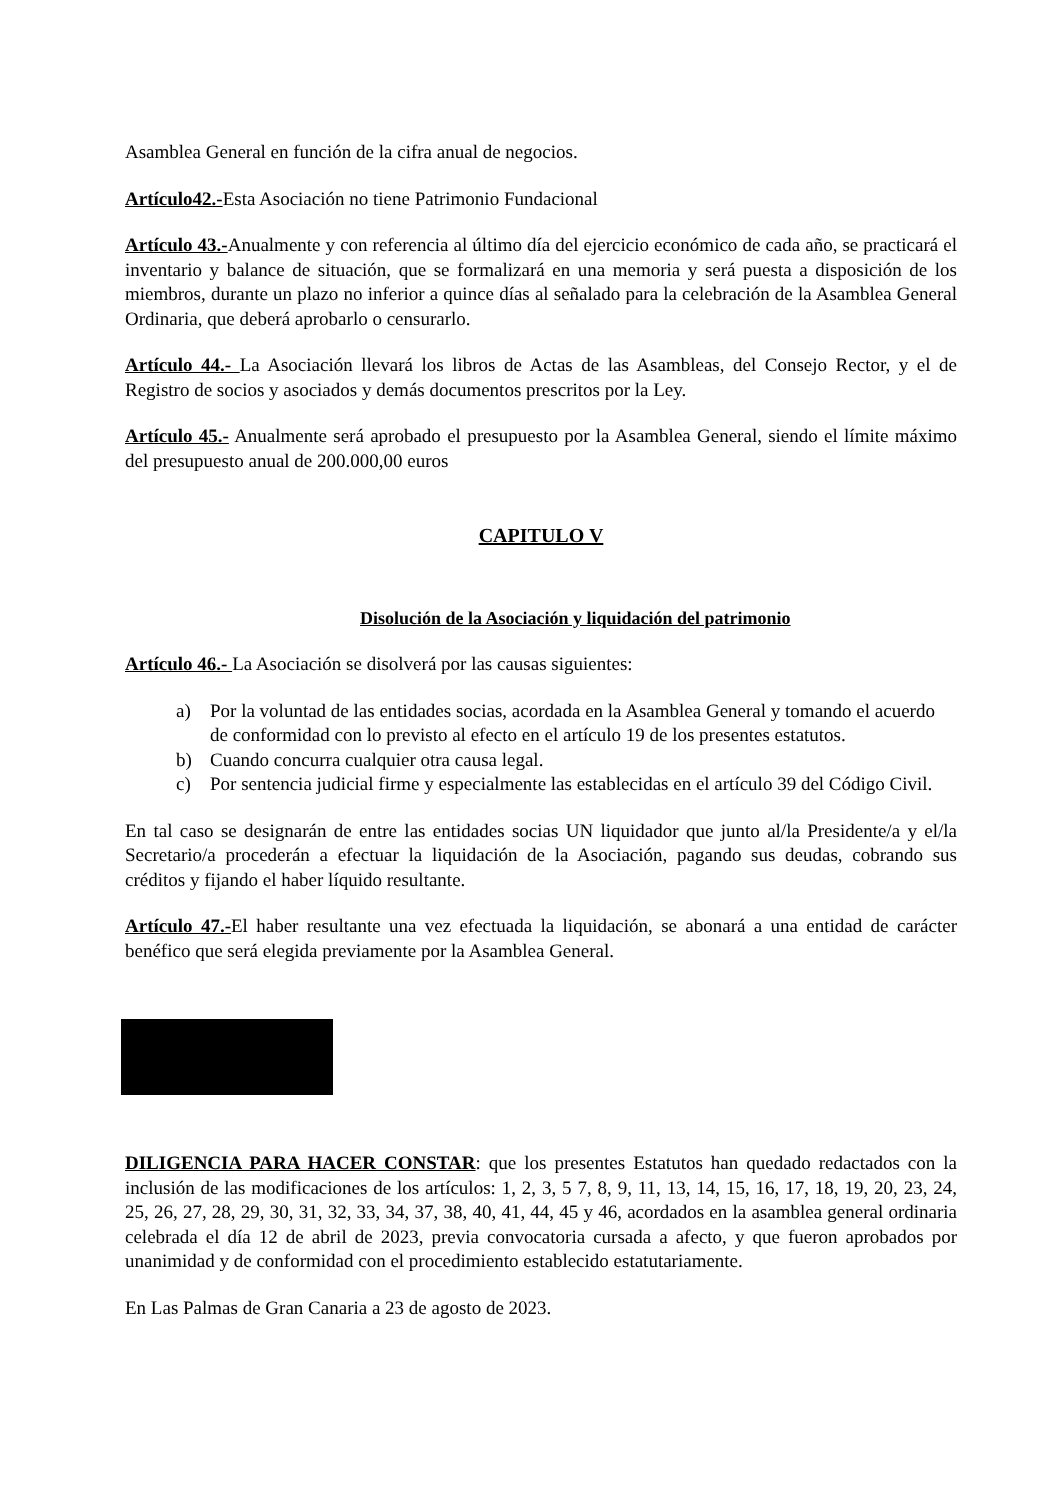Asamblea General en función de la cifra anual de negocios.
Artículo42.-Esta Asociación no tiene Patrimonio Fundacional
Artículo 43.-Anualmente y con referencia al último día del ejercicio económico de cada año, se practicará el inventario y balance de situación, que se formalizará en una memoria y será puesta a disposición de los miembros, durante un plazo no inferior a quince días al señalado para la celebración de la Asamblea General Ordinaria, que deberá aprobarlo o censurarlo.
Artículo 44.- La Asociación llevará los libros de Actas de las Asambleas, del Consejo Rector, y el de Registro de socios y asociados y demás documentos prescritos por la Ley.
Artículo 45.- Anualmente será aprobado el presupuesto por la Asamblea General, siendo el límite máximo del presupuesto anual de 200.000,00 euros
CAPITULO V
Disolución de la Asociación y liquidación del patrimonio
Artículo 46.- La Asociación se disolverá por las causas siguientes:
a) Por la voluntad de las entidades socias, acordada en la Asamblea General y tomando el acuerdo de conformidad con lo previsto al efecto en el artículo 19 de los presentes estatutos.
b) Cuando concurra cualquier otra causa legal.
c) Por sentencia judicial firme y especialmente las establecidas en el artículo 39 del Código Civil.
En tal caso se designarán de entre las entidades socias UN liquidador que junto al/la Presidente/a y el/la Secretario/a procederán a efectuar la liquidación de la Asociación, pagando sus deudas, cobrando sus créditos y fijando el haber líquido resultante.
Artículo 47.-El haber resultante una vez efectuada la liquidación, se abonará a una entidad de carácter benéfico que será elegida previamente por la Asamblea General.
DILIGENCIA PARA HACER CONSTAR: que los presentes Estatutos han quedado redactados con la inclusión de las modificaciones de los artículos: 1, 2, 3, 5 7, 8, 9, 11, 13, 14, 15, 16, 17, 18, 19, 20, 23, 24, 25, 26, 27, 28, 29, 30, 31, 32, 33, 34, 37, 38, 40, 41, 44, 45 y 46, acordados en la asamblea general ordinaria celebrada el día 12 de abril de 2023, previa convocatoria cursada a afecto, y que fueron aprobados por unanimidad y de conformidad con el procedimiento establecido estatutariamente.
En Las Palmas de Gran Canaria a 23 de agosto de 2023.